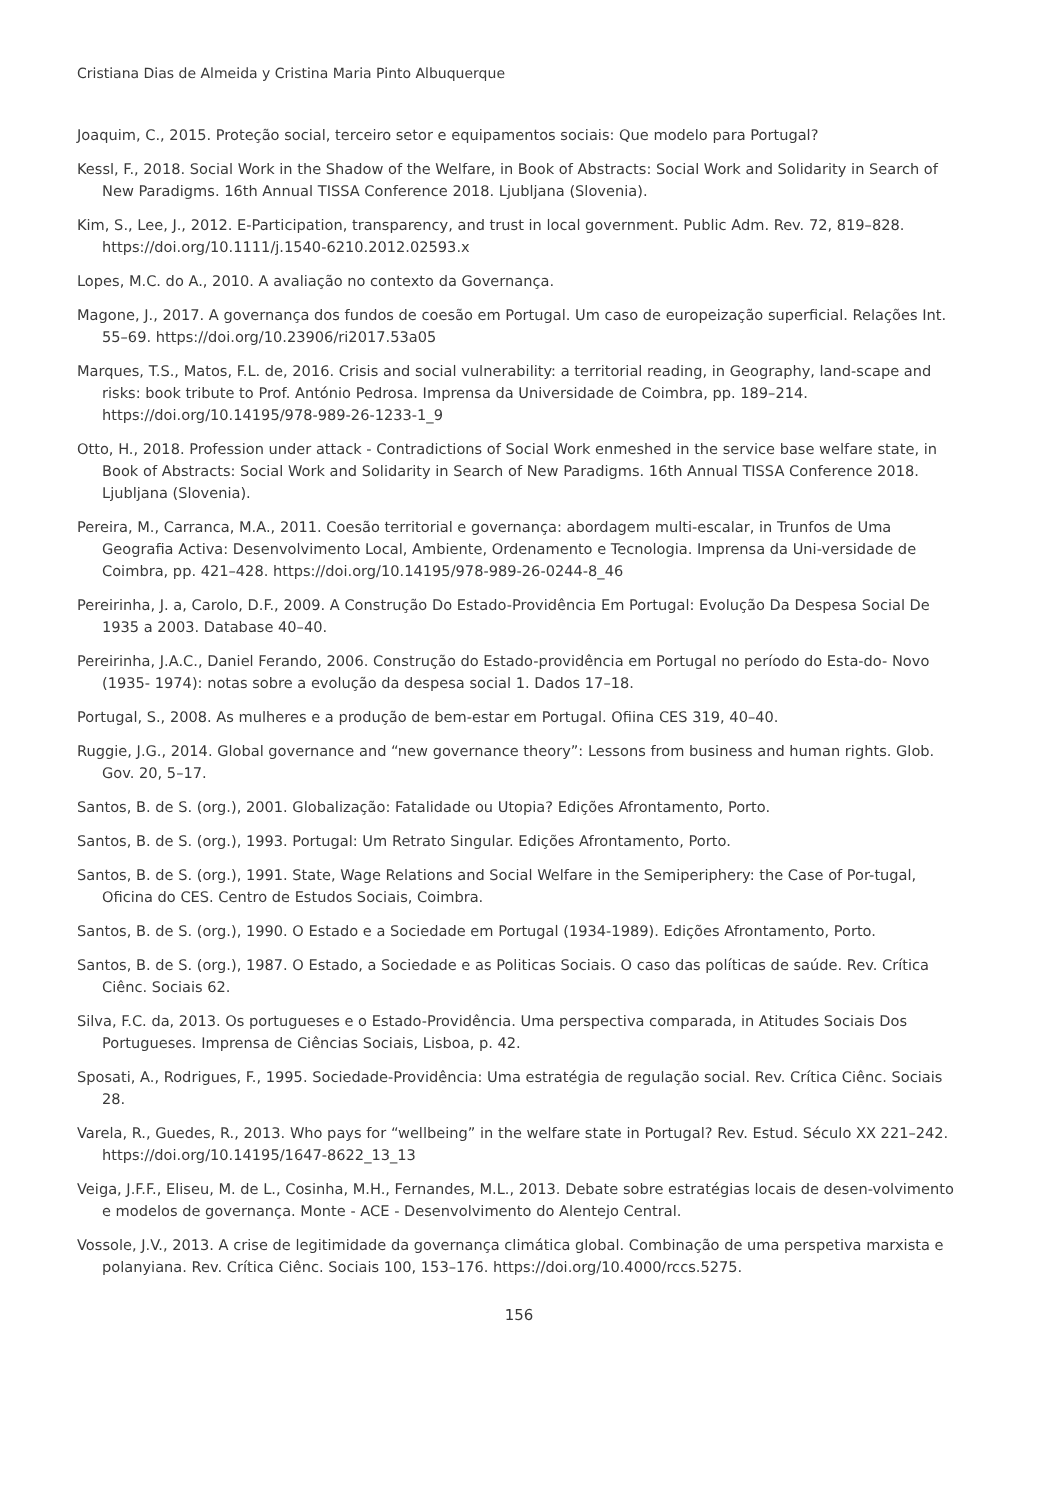Cristiana Dias de Almeida y Cristina Maria Pinto Albuquerque
Joaquim, C., 2015. Proteção social, terceiro setor e equipamentos sociais: Que modelo para Portugal?
Kessl, F., 2018. Social Work in the Shadow of the Welfare, in Book of Abstracts: Social Work and Solidarity in Search of New Paradigms. 16th Annual TISSA Conference 2018. Ljubljana (Slovenia).
Kim, S., Lee, J., 2012. E-Participation, transparency, and trust in local government. Public Adm. Rev. 72, 819–828. https://doi.org/10.1111/j.1540-6210.2012.02593.x
Lopes, M.C. do A., 2010. A avaliação no contexto da Governança.
Magone, J., 2017. A governança dos fundos de coesão em Portugal. Um caso de europeização superficial. Relações Int. 55–69. https://doi.org/10.23906/ri2017.53a05
Marques, T.S., Matos, F.L. de, 2016. Crisis and social vulnerability: a territorial reading, in Geography, land-scape and risks: book tribute to Prof. António Pedrosa. Imprensa da Universidade de Coimbra, pp. 189–214. https://doi.org/10.14195/978-989-26-1233-1_9
Otto, H., 2018. Profession under attack - Contradictions of Social Work enmeshed in the service base welfare state, in Book of Abstracts: Social Work and Solidarity in Search of New Paradigms. 16th Annual TISSA Conference 2018. Ljubljana (Slovenia).
Pereira, M., Carranca, M.A., 2011. Coesão territorial e governança: abordagem multi-escalar, in Trunfos de Uma Geografia Activa: Desenvolvimento Local, Ambiente, Ordenamento e Tecnologia. Imprensa da Uni-versidade de Coimbra, pp. 421–428. https://doi.org/10.14195/978-989-26-0244-8_46
Pereirinha, J. a, Carolo, D.F., 2009. A Construção Do Estado-Providência Em Portugal: Evolução Da Despesa Social De 1935 a 2003. Database 40–40.
Pereirinha, J.A.C., Daniel Ferando, 2006. Construção do Estado-providência em Portugal no período do Esta-do- Novo (1935- 1974): notas sobre a evolução da despesa social 1. Dados 17–18.
Portugal, S., 2008. As mulheres e a produção de bem-estar em Portugal. Ofiina CES 319, 40–40.
Ruggie, J.G., 2014. Global governance and “new governance theory”: Lessons from business and human rights. Glob. Gov. 20, 5–17.
Santos, B. de S. (org.), 2001. Globalização: Fatalidade ou Utopia? Edições Afrontamento, Porto.
Santos, B. de S. (org.), 1993. Portugal: Um Retrato Singular. Edições Afrontamento, Porto.
Santos, B. de S. (org.), 1991. State, Wage Relations and Social Welfare in the Semiperiphery: the Case of Por-tugal, Oficina do CES. Centro de Estudos Sociais, Coimbra.
Santos, B. de S. (org.), 1990. O Estado e a Sociedade em Portugal (1934-1989). Edições Afrontamento, Porto.
Santos, B. de S. (org.), 1987. O Estado, a Sociedade e as Politicas Sociais. O caso das políticas de saúde. Rev. Crítica Ciênc. Sociais 62.
Silva, F.C. da, 2013. Os portugueses e o Estado-Providência. Uma perspectiva comparada, in Atitudes Sociais Dos Portugueses. Imprensa de Ciências Sociais, Lisboa, p. 42.
Sposati, A., Rodrigues, F., 1995. Sociedade-Providência: Uma estratégia de regulação social. Rev. Crítica Ciênc. Sociais 28.
Varela, R., Guedes, R., 2013. Who pays for “wellbeing” in the welfare state in Portugal? Rev. Estud. Século XX 221–242. https://doi.org/10.14195/1647-8622_13_13
Veiga, J.F.F., Eliseu, M. de L., Cosinha, M.H., Fernandes, M.L., 2013. Debate sobre estratégias locais de desen-volvimento e modelos de governança. Monte - ACE - Desenvolvimento do Alentejo Central.
Vossole, J.V., 2013. A crise de legitimidade da governança climática global. Combinação de uma perspetiva marxista e polanyiana. Rev. Crítica Ciênc. Sociais 100, 153–176. https://doi.org/10.4000/rccs.5275.
156